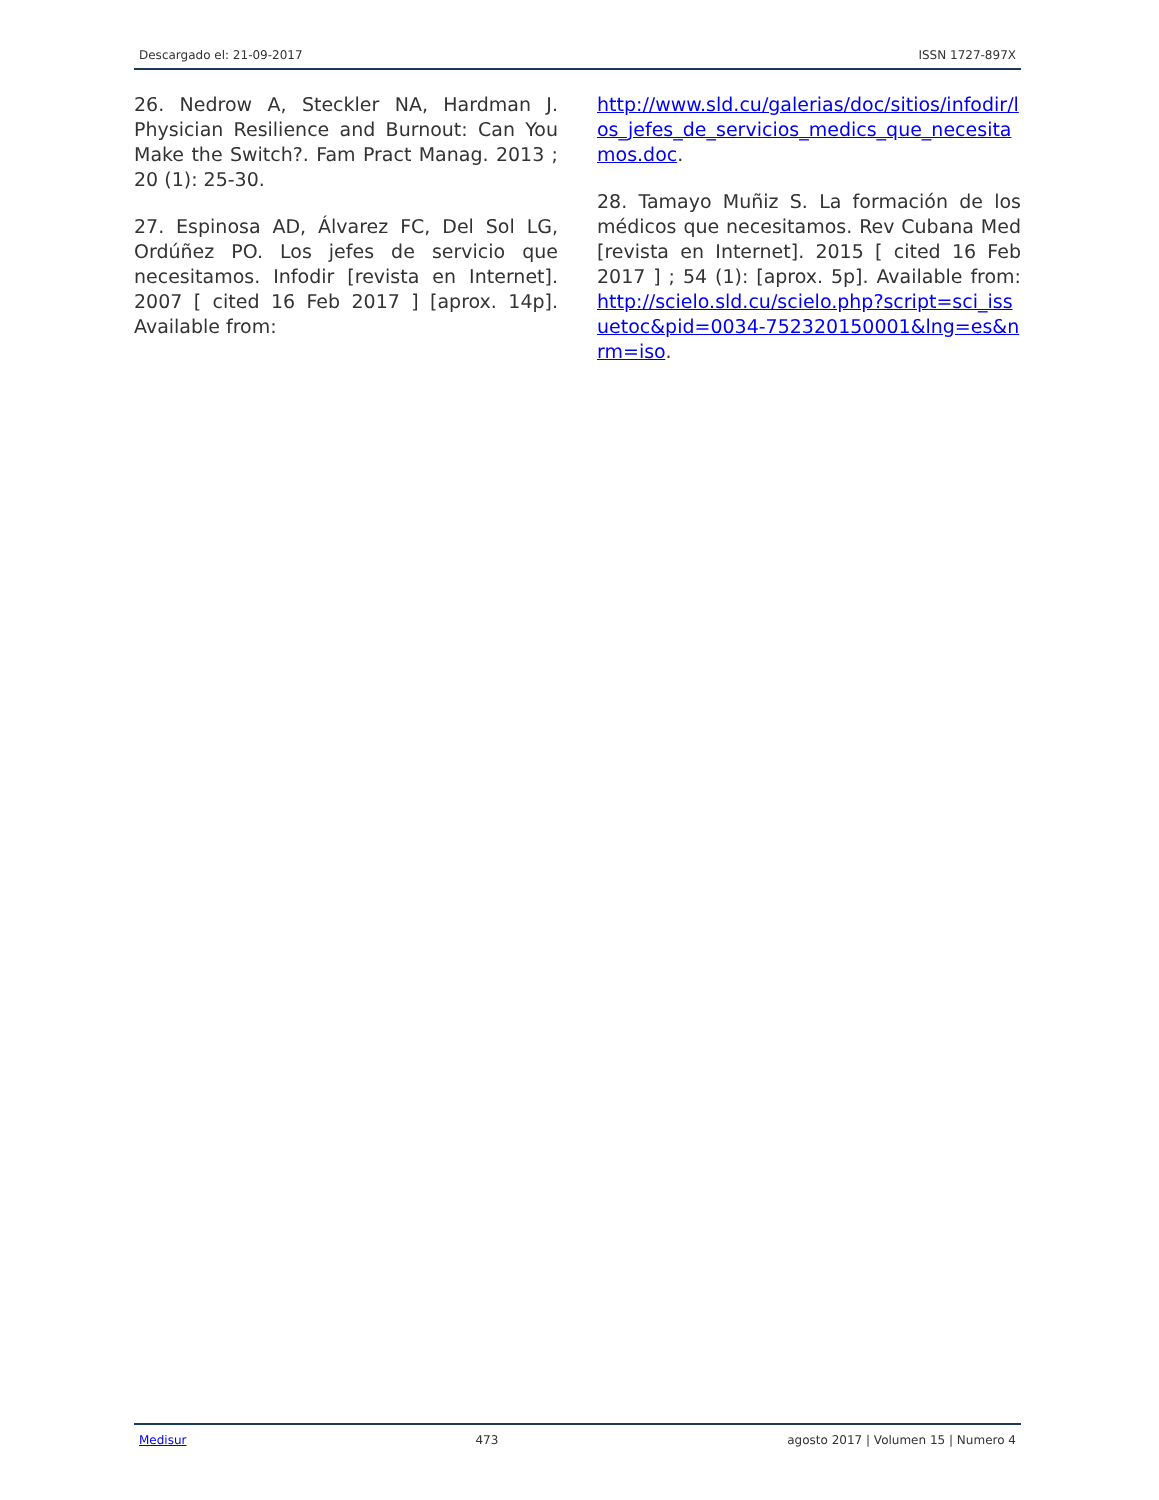Descargado el: 21-09-2017 ISSN 1727-897X
26. Nedrow A, Steckler NA, Hardman J. Physician Resilience and Burnout: Can You Make the Switch?. Fam Pract Manag. 2013 ; 20 (1): 25-30.
27. Espinosa AD, Álvarez FC, Del Sol LG, Ordúñez PO. Los jefes de servicio que necesitamos. Infodir [revista en Internet]. 2007 [ cited 16 Feb 2017 ] [aprox. 14p]. Available from:
http://www.sld.cu/galerias/doc/sitios/infodir/los_jefes_de_servicios_medics_que_necesitamos.doc.
28. Tamayo Muñiz S. La formación de los médicos que necesitamos. Rev Cubana Med [revista en Internet]. 2015 [ cited 16 Feb 2017 ] ; 54 (1): [aprox. 5p]. Available from: http://scielo.sld.cu/scielo.php?script=sci_issuetoc&pid=0034-752320150001&lng=es&nrm=iso.
Medisur 473 agosto 2017 | Volumen 15 | Numero 4